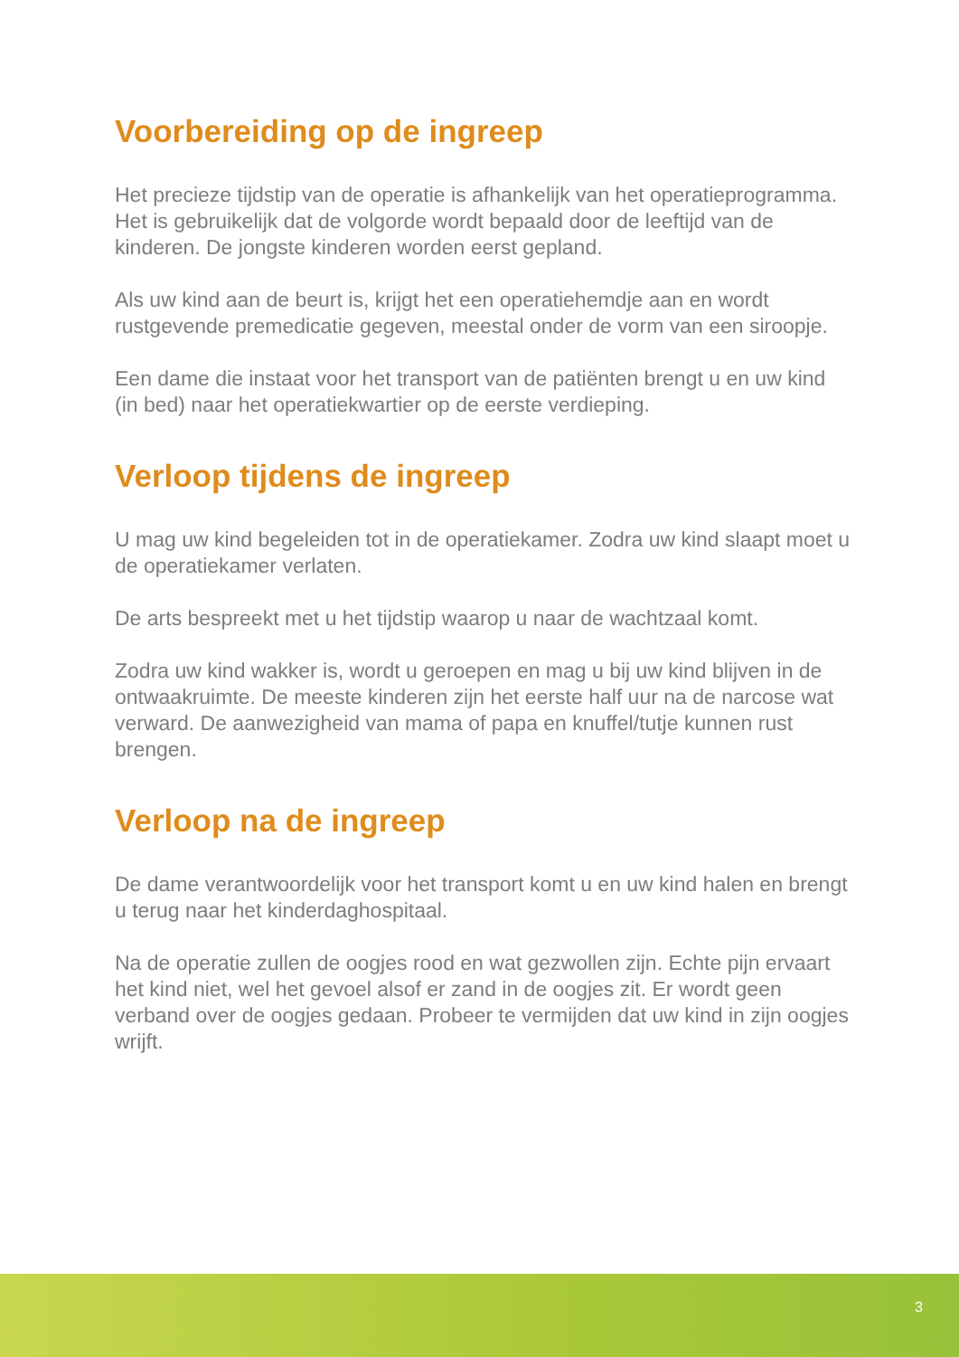Voorbereiding op de ingreep
Het precieze tijdstip van de operatie is afhankelijk van het operatieprogramma. Het is gebruikelijk dat de volgorde wordt bepaald door de leeftijd van de kinderen. De jongste kinderen worden eerst gepland.
Als uw kind aan de beurt is, krijgt het een operatiehemdje aan en wordt rustgevende premedicatie gegeven, meestal onder de vorm van een siroopje.
Een dame die instaat voor het transport van de patiënten brengt u en uw kind (in bed) naar het operatiekwartier op de eerste verdieping.
Verloop tijdens de ingreep
U mag uw kind begeleiden tot in de operatiekamer. Zodra uw kind slaapt moet u de operatiekamer verlaten.
De arts bespreekt met u het tijdstip waarop u naar de wachtzaal komt.
Zodra uw kind wakker is, wordt u geroepen en mag u bij uw kind blijven in de ontwaakruimte. De meeste kinderen zijn het eerste half uur na de narcose wat verward. De aanwezigheid van mama of papa en knuffel/tutje kunnen rust brengen.
Verloop na de ingreep
De dame verantwoordelijk voor het transport komt u en uw kind halen en brengt u terug naar het kinderdaghospitaal.
Na de operatie zullen de oogjes rood en wat gezwollen zijn. Echte pijn ervaart het kind niet, wel het gevoel alsof er zand in de oogjes zit. Er wordt geen verband over de oogjes gedaan. Probeer te vermijden dat uw kind in zijn oogjes wrijft.
3